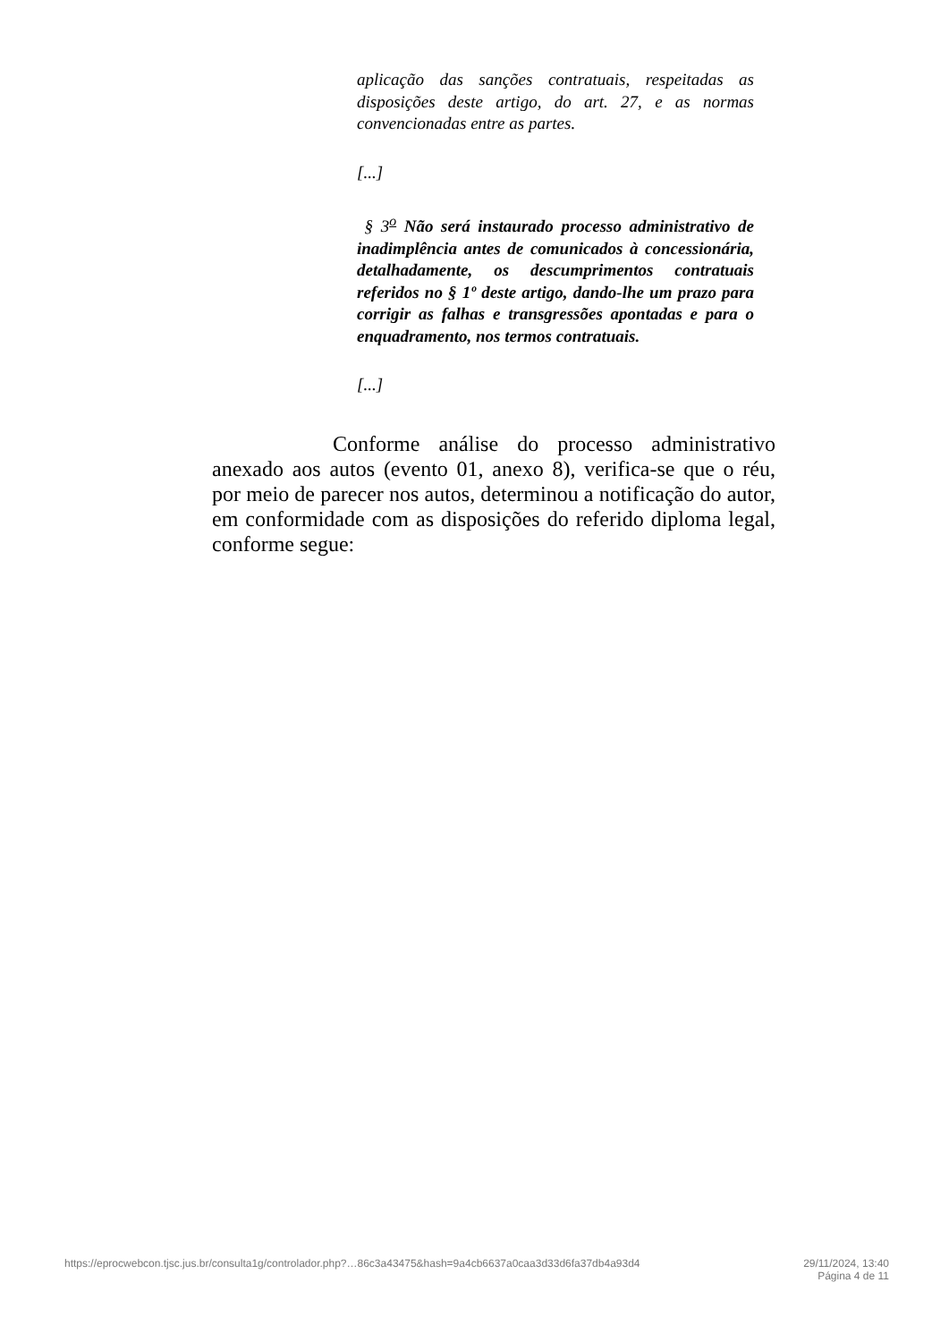aplicação das sanções contratuais, respeitadas as disposições deste artigo, do art. 27, e as normas convencionadas entre as partes.
[...]
§ 3<sup>o</sup> Não será instaurado processo administrativo de inadimplência antes de comunicados à concessionária, detalhadamente, os descumprimentos contratuais referidos no § 1º deste artigo, dando-lhe um prazo para corrigir as falhas e transgressões apontadas e para o enquadramento, nos termos contratuais.
[...]
Conforme análise do processo administrativo anexado aos autos (evento 01, anexo 8), verifica-se que o réu, por meio de parecer nos autos, determinou a notificação do autor, em conformidade com as disposições do referido diploma legal, conforme segue:
https://eprocwebcon.tjsc.jus.br/consulta1g/controlador.php?…86c3a43475&hash=9a4cb6637a0caa3d33d6fa37db4a93d4 29/11/2024, 13:40
Página 4 de 11